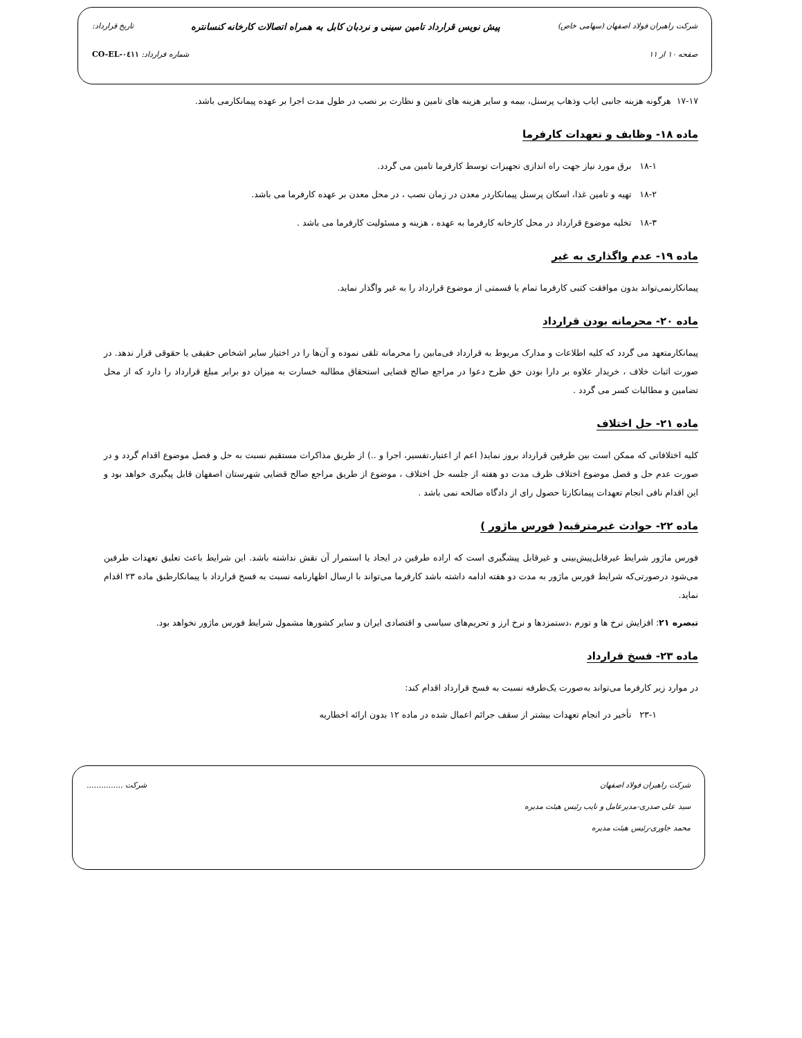شرکت راهبران فولاد اصفهان (سهامی خاص) پیش نویس قرارداد تامین سینی و نردبان کابل به همراه اتصالات کارخانه کنسانتره تاریخ قرارداد:
صفحه ۱۰ از ۱۱ شماره قرارداد: CO-EL-۰٤۱۱
۱۷-۱۷ هرگونه هزینه جانبی ایاب وذهاب پرسنل، بیمه و سایر هزینه های تامین و نظارت بر نصب در طول مدت اجرا بر عهده پیمانکارمی باشد.
ماده ۱۸- وظایف و تعهدات کارفرما
۱۸-۱ برق مورد نیاز جهت راه اندازی تجهیزات توسط کارفرما تامین می گردد.
۱۸-۲ تهیه و تامین غذا، اسکان پرسنل پیمانکاردر معدن در زمان نصب ، در محل معدن بر عهده کارفرما می باشد.
۱۸-۳ تخلیه موضوع قرارداد در محل کارخانه کارفرما به عهده ، هزینه و مسئولیت کارفرما می باشد .
ماده ۱۹- عدم واگذاری به غیر
پیمانکارنمی‌تواند بدون موافقت کتبی کارفرما تمام یا قسمتی از موضوع قرارداد را به غیر واگذار نماید.
ماده ۲۰- محرمانه بودن قرارداد
پیمانکارمتعهد می گردد که کلیه اطلاعات و مدارک مربوط به قرارداد فی‌مابین را محرمانه تلقی نموده و آن‌ها را در اختیار سایر اشخاص حقیقی یا حقوقی قرار ندهد. در صورت اثبات خلاف ، خریدار علاوه بر دارا بودن حق طرح دعوا در مراجع صالح قضایی استحقاق مطالبه خسارت به میزان دو برابر مبلغ قرارداد را دارد که از محل تضامین و مطالبات کسر می گردد .
ماده ۲۱- حل اختلاف
کلیه اختلافاتی که ممکن است بین طرفین قرارداد بروز نماید( اعم از اعتبار،تفسیر، اجرا و ..) از طریق مذاکرات مستقیم نسبت به حل و فصل موضوع اقدام گردد و در صورت عدم حل و فصل موضوع اختلاف ظرف مدت دو هفته از جلسه حل اختلاف ، موضوع از طریق مراجع صالح قضایی شهرستان اصفهان قابل پیگیری خواهد بود و این اقدام نافی انجام تعهدات پیمانکارتا حصول رای از دادگاه صالحه نمی باشد .
ماده ۲۲- حوادث غیرمترقبه( فورس ماژور )
فورس ماژور شرایط غیرقابل‌پیش‌بینی و غیرقابل پیشگیری است که اراده طرفین در ایجاد یا استمرار آن نقش نداشته باشد. این شرایط باعث تعلیق تعهدات طرفین می‌شود درصورتی‌که شرایط فورس ماژور به مدت دو هفته ادامه داشته باشد کارفرما می‌تواند با ارسال اظهارنامه نسبت به فسخ قرارداد با پیمانکارطبق ماده ۲۳ اقدام نماید.
تبصره ۲۱: افزایش نرخ ها و تورم ،دستمزدها و نرخ ارز و تحریم‌های سیاسی و اقتصادی ایران و سایر کشورها مشمول شرایط فورس ماژور نخواهد بود.
ماده ۲۳- فسخ قرارداد
در موارد زیر کارفرما می‌تواند به‌صورت یک‌طرفه نسبت به فسخ قرارداد اقدام کند:
۲۳-۱ تأخیر در انجام تعهدات بیشتر از سقف جرائم اعمال شده در ماده ۱۲ بدون ارائه اخطاریه
شرکت راهبران فولاد اصفهان
سید علی صدری-مدیرعامل و نایب رئیس هیئت مدیره
محمد جاوری-رئیس هیئت مدیره
شرکت ...............